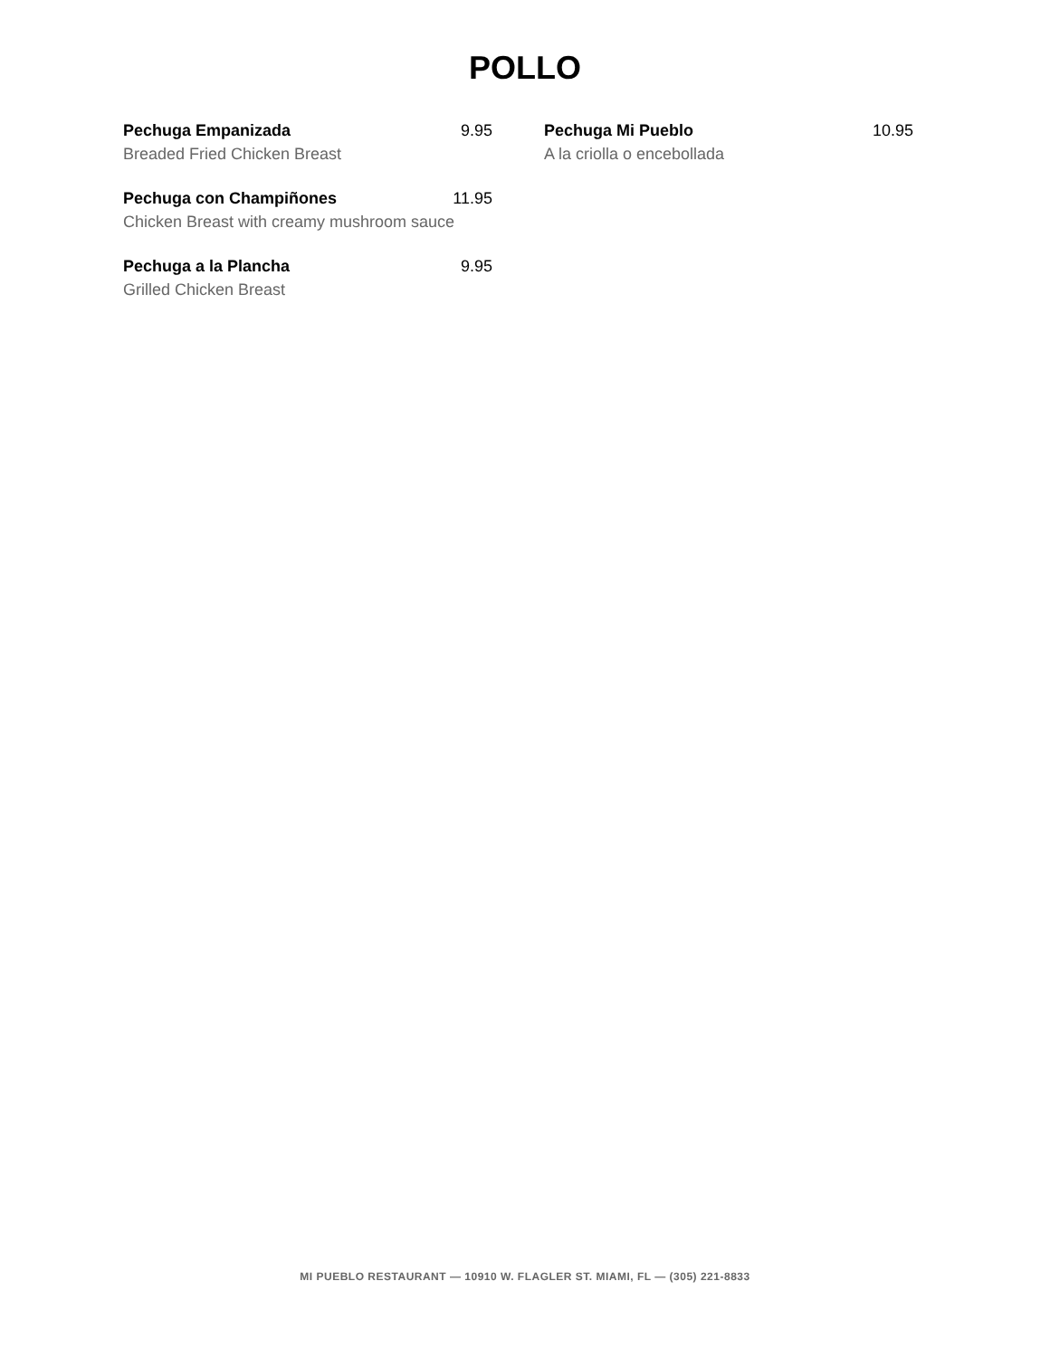POLLO
Pechuga Empanizada 9.95
Breaded Fried Chicken Breast
Pechuga con Champiñones 11.95
Chicken Breast with creamy mushroom sauce
Pechuga a la Plancha 9.95
Grilled Chicken Breast
Pechuga Mi Pueblo 10.95
A la criolla o encebollada
MI PUEBLO RESTAURANT — 10910 W. FLAGLER ST. MIAMI, FL — (305) 221-8833